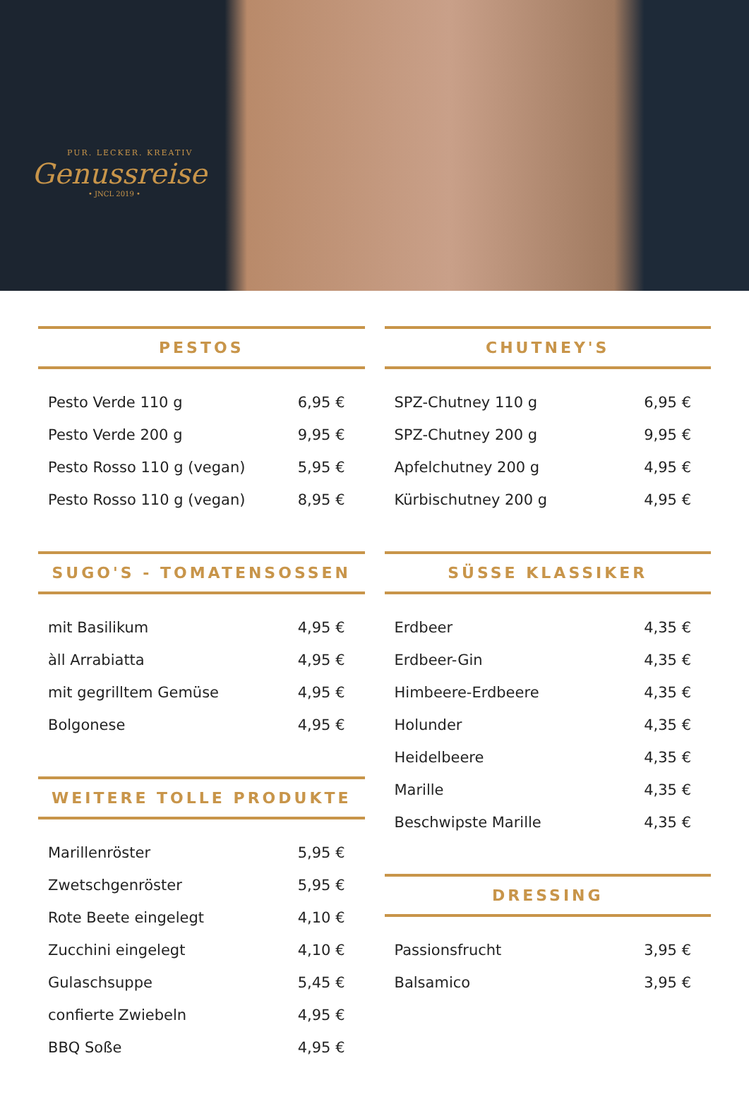PUR. LECKER. KREATIV
Genussreise
• JNCL 2019 •
PESTOS
| Pesto Verde 110 g | 6,95 € |
| Pesto Verde 200 g | 9,95 € |
| Pesto Rosso 110 g (vegan) | 5,95 € |
| Pesto Rosso 110 g (vegan) | 8,95 € |
SUGO'S - TOMATENSOSSEN
| mit Basilikum | 4,95 € |
| àll Arrabiatta | 4,95 € |
| mit gegrilltem Gemüse | 4,95 € |
| Bolgonese | 4,95 € |
WEITERE TOLLE PRODUKTE
| Marillenröster | 5,95 € |
| Zwetschgenröster | 5,95 € |
| Rote Beete eingelegt | 4,10 € |
| Zucchini eingelegt | 4,10 € |
| Gulaschsuppe | 5,45 € |
| confierte Zwiebeln | 4,95 € |
| BBQ Soße | 4,95 € |
CHUTNEY'S
| SPZ-Chutney 110 g | 6,95 € |
| SPZ-Chutney 200 g | 9,95 € |
| Apfelchutney 200 g | 4,95 € |
| Kürbischutney 200 g | 4,95 € |
SÜSSE KLASSIKER
| Erdbeer | 4,35 € |
| Erdbeer-Gin | 4,35 € |
| Himbeere-Erdbeere | 4,35 € |
| Holunder | 4,35 € |
| Heidelbeere | 4,35 € |
| Marille | 4,35 € |
| Beschwipste Marille | 4,35 € |
DRESSING
| Passionsfrucht | 3,95 € |
| Balsamico | 3,95 € |